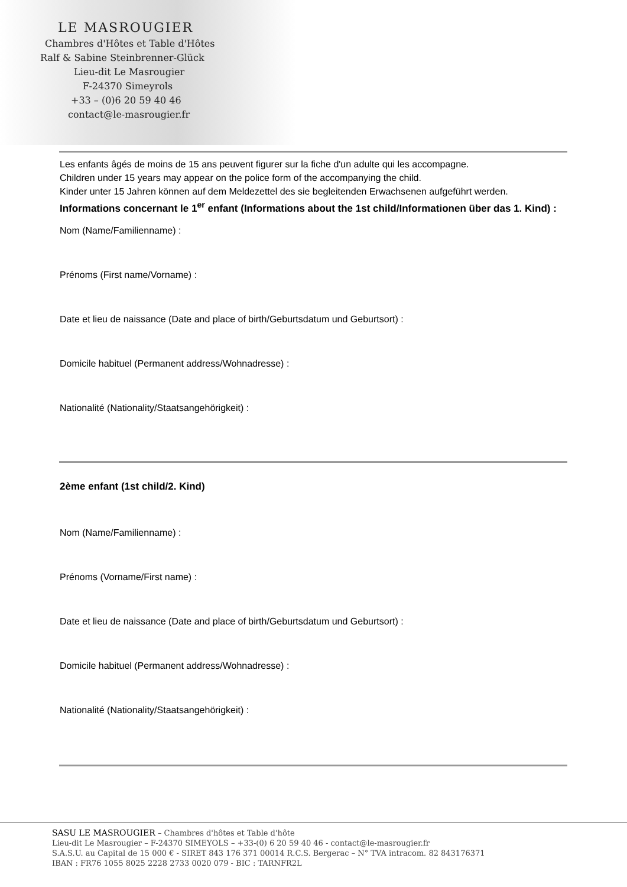LE MASROUGIER
Chambres d'Hôtes et Table d'Hôtes
Ralf & Sabine Steinbrenner-Glück
Lieu-dit Le Masrougier
F-24370 Simeyrols
+33 – (0)6 20 59 40 46
contact@le-masrougier.fr
Les enfants âgés de moins de 15 ans peuvent figurer sur la fiche d'un adulte qui les accompagne.
Children under 15 years may appear on the police form of the accompanying the child.
Kinder unter 15 Jahren können auf dem Meldezettel des sie begleitenden Erwachsenen aufgeführt werden.
Informations concernant le 1<sup>er</sup> enfant (Informations about the 1st child/Informationen über das 1. Kind) :
Nom (Name/Familienname) :
Prénoms (First name/Vorname) :
Date et lieu de naissance (Date and place of birth/Geburtsdatum und Geburtsort) :
Domicile habituel (Permanent address/Wohnadresse) :
Nationalité (Nationality/Staatsangehörigkeit) :
2ème enfant (1st child/2. Kind)
Nom (Name/Familienname) :
Prénoms (Vorname/First name) :
Date et lieu de naissance (Date and place of birth/Geburtsdatum und Geburtsort) :
Domicile habituel (Permanent address/Wohnadresse) :
Nationalité (Nationality/Staatsangehörigkeit) :
SASU LE MASROUGIER – Chambres d'hôtes et Table d'hôte
Lieu-dit Le Masrougier – F-24370 SIMEYOLS – +33-(0) 6 20 59 40 46 - contact@le-masrougier.fr
S.A.S.U. au Capital de 15 000 € - SIRET 843 176 371 00014 R.C.S. Bergerac – N° TVA intracom. 82 843176371
IBAN : FR76 1055 8025 2228 2733 0020 079 - BIC : TARNFR2L